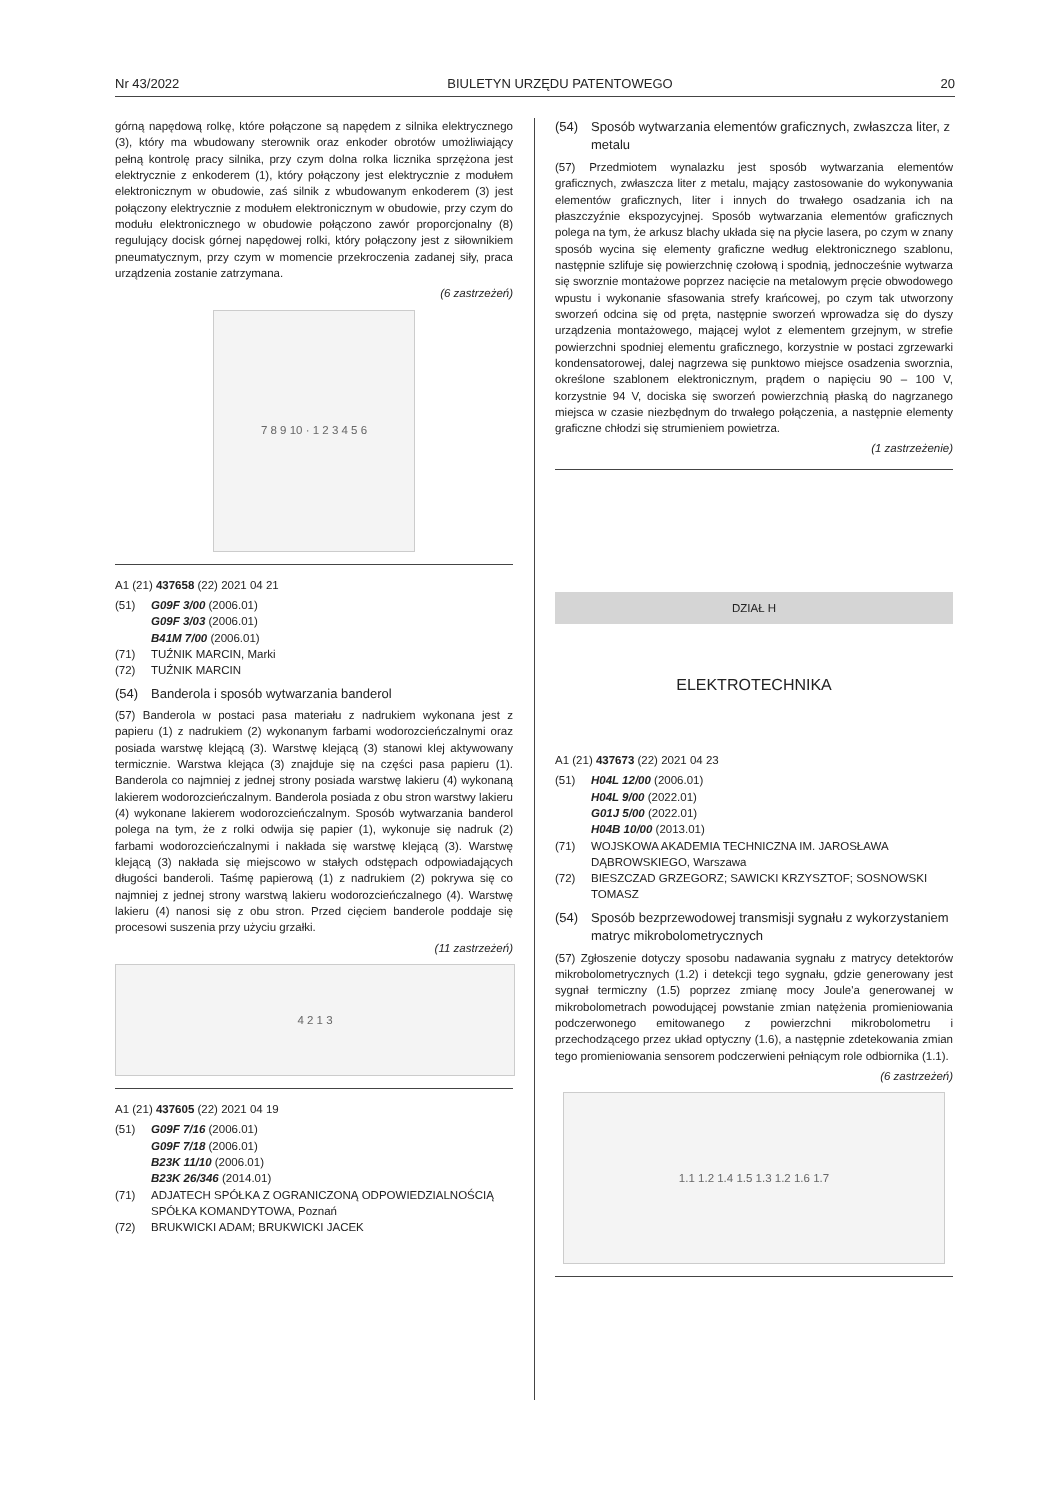Nr 43/2022 BIULETYN URZĘDU PATENTOWEGO 20
górną napędową rolkę, które połączone są napędem z silnika elektrycznego (3), który ma wbudowany sterownik oraz enkoder obrotów umożliwiający pełną kontrolę pracy silnika, przy czym dolna rolka licznika sprzężona jest elektrycznie z enkoderem (1), który połączony jest elektrycznie z modułem elektronicznym w obudowie, zaś silnik z wbudowanym enkoderem (3) jest połączony elektrycznie z modułem elektronicznym w obudowie, przy czym do modułu elektronicznego w obudowie połączono zawór proporcjonalny (8) regulujący docisk górnej napędowej rolki, który połączony jest z siłownikiem pneumatycznym, przy czym w momencie przekroczenia zadanej siły, praca urządzenia zostanie zatrzymana.
(6 zastrzeżeń)
7 8 9 10 · 1 2 3 4 5 6
A1 (21) 437658 (22) 2021 04 21
(51) G09F 3/00 (2006.01)
G09F 3/03 (2006.01)
B41M 7/00 (2006.01)
(71) TUŹNIK MARCIN, Marki
(72) TUŹNIK MARCIN
(54) Banderola i sposób wytwarzania banderol
(57) Banderola w postaci pasa materiału z nadrukiem wykonana jest z papieru (1) z nadrukiem (2) wykonanym farbami wodorozcieńczalnymi oraz posiada warstwę klejącą (3). Warstwę klejącą (3) stanowi klej aktywowany termicznie. Warstwa klejąca (3) znajduje się na części pasa papieru (1). Banderola co najmniej z jednej strony posiada warstwę lakieru (4) wykonaną lakierem wodorozcieńczalnym. Banderola posiada z obu stron warstwy lakieru (4) wykonane lakierem wodorozcieńczalnym. Sposób wytwarzania banderol polega na tym, że z rolki odwija się papier (1), wykonuje się nadruk (2) farbami wodorozcieńczalnymi i nakłada się warstwę klejącą (3). Warstwę klejącą (3) nakłada się miejscowo w stałych odstępach odpowiadających długości banderoli. Taśmę papierową (1) z nadrukiem (2) pokrywa się co najmniej z jednej strony warstwą lakieru wodorozcieńczalnego (4). Warstwę lakieru (4) nanosi się z obu stron. Przed cięciem banderole poddaje się procesowi suszenia przy użyciu grzałki.
(11 zastrzeżeń)
4 2 1 3
A1 (21) 437605 (22) 2021 04 19
(51) G09F 7/16 (2006.01)
G09F 7/18 (2006.01)
B23K 11/10 (2006.01)
B23K 26/346 (2014.01)
(71) ADJATECH SPÓŁKA Z OGRANICZONĄ ODPOWIEDZIALNOŚCIĄ SPÓŁKA KOMANDYTOWA, Poznań
(72) BRUKWICKI ADAM; BRUKWICKI JACEK
(54) Sposób wytwarzania elementów graficznych, zwłaszcza liter, z metalu
(57) Przedmiotem wynalazku jest sposób wytwarzania elementów graficznych, zwłaszcza liter z metalu, mający zastosowanie do wykonywania elementów graficznych, liter i innych do trwałego osadzania ich na płaszczyźnie ekspozycyjnej. Sposób wytwarzania elementów graficznych polega na tym, że arkusz blachy układa się na płycie lasera, po czym w znany sposób wycina się elementy graficzne według elektronicznego szablonu, następnie szlifuje się powierzchnię czołową i spodnią, jednocześnie wytwarza się sworznie montażowe poprzez nacięcie na metalowym pręcie obwodowego wpustu i wykonanie sfasowania strefy krańcowej, po czym tak utworzony sworzeń odcina się od pręta, następnie sworzeń wprowadza się do dyszy urządzenia montażowego, mającej wylot z elementem grzejnym, w strefie powierzchni spodniej elementu graficznego, korzystnie w postaci zgrzewarki kondensatorowej, dalej nagrzewa się punktowo miejsce osadzenia sworznia, określone szablonem elektronicznym, prądem o napięciu 90 – 100 V, korzystnie 94 V, dociska się sworzeń powierzchnią płaską do nagrzanego miejsca w czasie niezbędnym do trwałego połączenia, a następnie elementy graficzne chłodzi się strumieniem powietrza.
(1 zastrzeżenie)
DZIAŁ H
ELEKTROTECHNIKA
A1 (21) 437673 (22) 2021 04 23
(51) H04L 12/00 (2006.01)
H04L 9/00 (2022.01)
G01J 5/00 (2022.01)
H04B 10/00 (2013.01)
(71) WOJSKOWA AKADEMIA TECHNICZNA IM. JAROSŁAWA DĄBROWSKIEGO, Warszawa
(72) BIESZCZAD GRZEGORZ; SAWICKI KRZYSZTOF; SOSNOWSKI TOMASZ
(54) Sposób bezprzewodowej transmisji sygnału z wykorzystaniem matryc mikrobolometrycznych
(57) Zgłoszenie dotyczy sposobu nadawania sygnału z matrycy detektorów mikrobolometrycznych (1.2) i detekcji tego sygnału, gdzie generowany jest sygnał termiczny (1.5) poprzez zmianę mocy Joule'a generowanej w mikrobolometrach powodującej powstanie zmian natężenia promieniowania podczerwonego emitowanego z powierzchni mikrobolometru i przechodzącego przez układ optyczny (1.6), a następnie zdetekowania zmian tego promieniowania sensorem podczerwieni pełniącym role odbiornika (1.1).
(6 zastrzeżeń)
1.1 1.2 1.4 1.5 1.3 1.2 1.6 1.7